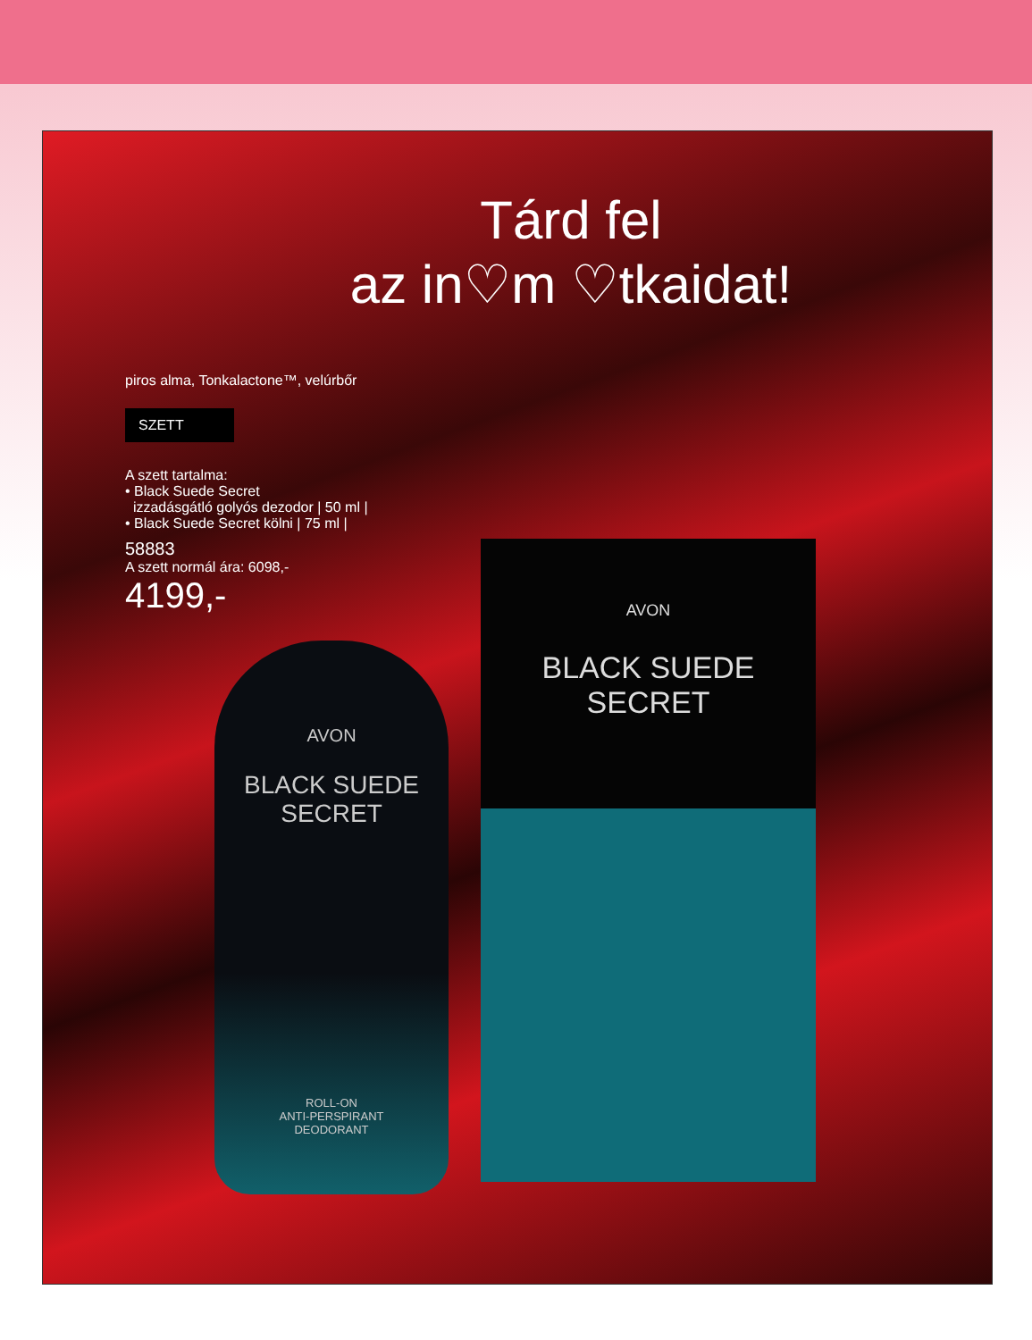Tárd fel
az in♡m ♡tkaidat!
piros alma, Tonkalactone™, velúrbőr
SZETT
A szett tartalma:
• Black Suede Secret
izzadásgátló golyós dezodor | 50 ml |
• Black Suede Secret kölni | 75 ml |
58883
A szett normál ára: 6098,-
4199,-
AVON
BLACK SUEDE
SECRET
ROLL-ON
ANTI-PERSPIRANT
DEODORANT
AVON
BLACK SUEDE
SECRET